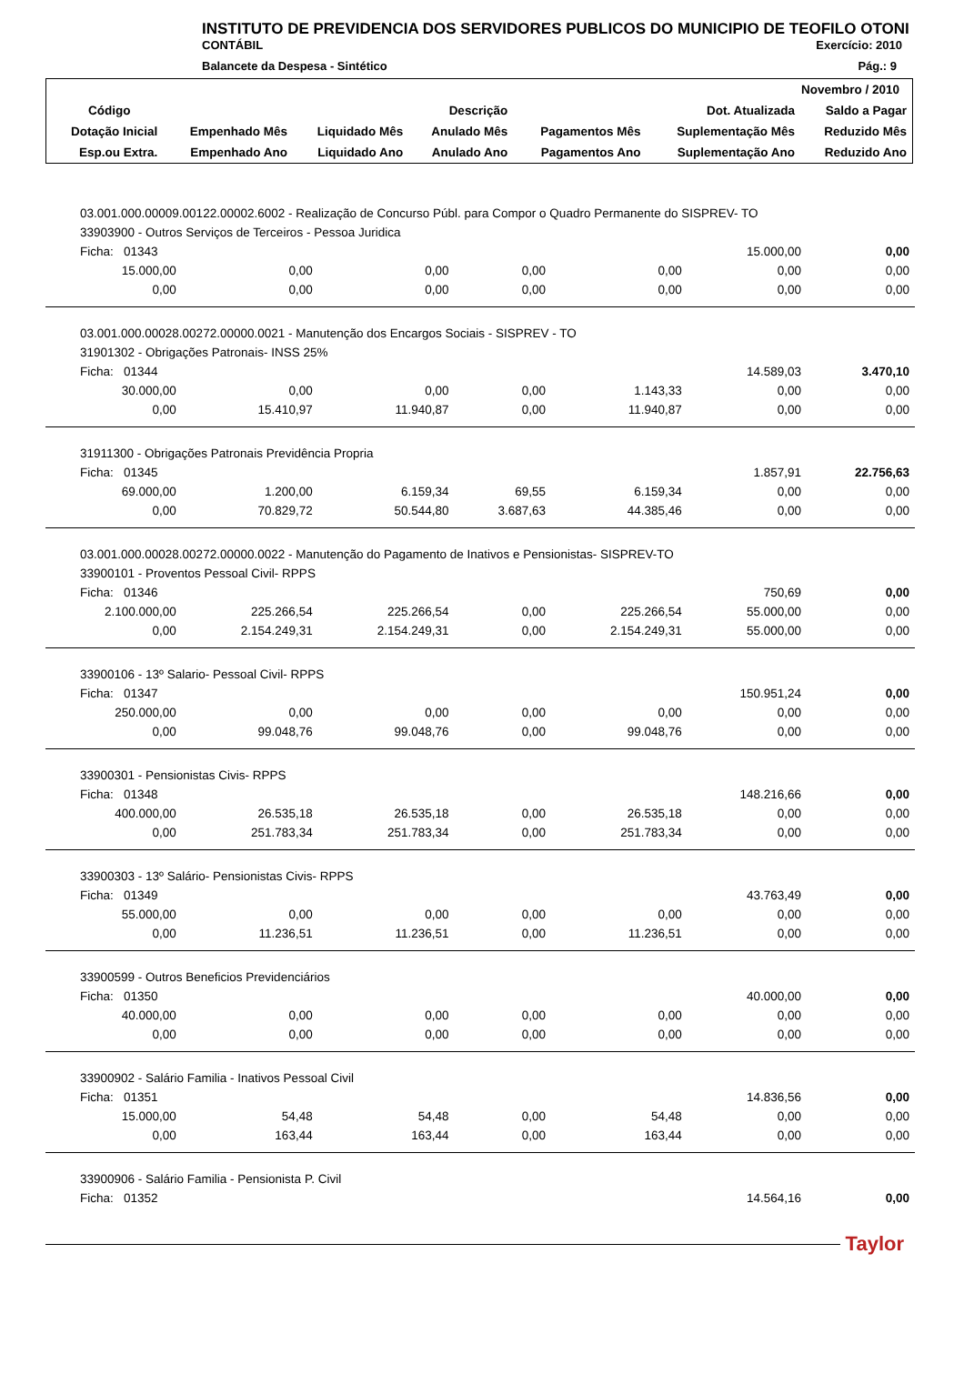INSTITUTO DE PREVIDENCIA DOS SERVIDORES PUBLICOS DO MUNICIPIO DE TEOFILO OTONI
CONTÁBIL Exercício: 2010
Balancete da Despesa - Sintético Pág.: 9
| Novembro / 2010 | | | | | | |
| --- | --- | --- | --- | --- | --- | --- |
| Código | Descrição | | | | Dot. Atualizada | Saldo a Pagar |
| Dotação Inicial | Empenhado Mês | Liquidado Mês | Anulado Mês | Pagamentos Mês | Suplementação Mês | Reduzido Mês |
| Esp.ou Extra. | Empenhado Ano | Liquidado Ano | Anulado Ano | Pagamentos Ano | Suplementação Ano | Reduzido Ano |
| 03.001.000.00009.00122.00002.6002 - Realização de Concurso Públ. para Compor o Quadro Permanente do SISPREV- TO | | | | | | |
| 33903900 - Outros Serviços de Terceiros - Pessoa Juridica | | | | | | |
| Ficha: 01343 | | | | | 15.000,00 | 0,00 |
| 15.000,00 | 0,00 | 0,00 | 0,00 | 0,00 | 0,00 | 0,00 |
| 0,00 | 0,00 | 0,00 | 0,00 | 0,00 | 0,00 | 0,00 |
| 03.001.000.00028.00272.00000.0021 - Manutenção dos Encargos Sociais - SISPREV - TO | | | | | | |
| 31901302 - Obrigações Patronais- INSS 25% | | | | | | |
| Ficha: 01344 | | | | | 14.589,03 | 3.470,10 |
| 30.000,00 | 0,00 | 0,00 | 0,00 | 1.143,33 | 0,00 | 0,00 |
| 0,00 | 15.410,97 | 11.940,87 | 0,00 | 11.940,87 | 0,00 | 0,00 |
| 31911300 - Obrigações Patronais Previdência Propria | | | | | | |
| Ficha: 01345 | | | | | 1.857,91 | 22.756,63 |
| 69.000,00 | 1.200,00 | 6.159,34 | 69,55 | 6.159,34 | 0,00 | 0,00 |
| 0,00 | 70.829,72 | 50.544,80 | 3.687,63 | 44.385,46 | 0,00 | 0,00 |
| 03.001.000.00028.00272.00000.0022 - Manutenção do Pagamento de Inativos e Pensionistas- SISPREV-TO | | | | | | |
| 33900101 - Proventos Pessoal Civil- RPPS | | | | | | |
| Ficha: 01346 | | | | | 750,69 | 0,00 |
| 2.100.000,00 | 225.266,54 | 225.266,54 | 0,00 | 225.266,54 | 55.000,00 | 0,00 |
| 0,00 | 2.154.249,31 | 2.154.249,31 | 0,00 | 2.154.249,31 | 55.000,00 | 0,00 |
| 33900106 - 13º Salario- Pessoal Civil- RPPS | | | | | | |
| Ficha: 01347 | | | | | 150.951,24 | 0,00 |
| 250.000,00 | 0,00 | 0,00 | 0,00 | 0,00 | 0,00 | 0,00 |
| 0,00 | 99.048,76 | 99.048,76 | 0,00 | 99.048,76 | 0,00 | 0,00 |
| 33900301 - Pensionistas Civis- RPPS | | | | | | |
| Ficha: 01348 | | | | | 148.216,66 | 0,00 |
| 400.000,00 | 26.535,18 | 26.535,18 | 0,00 | 26.535,18 | 0,00 | 0,00 |
| 0,00 | 251.783,34 | 251.783,34 | 0,00 | 251.783,34 | 0,00 | 0,00 |
| 33900303 - 13º Salário- Pensionistas Civis- RPPS | | | | | | |
| Ficha: 01349 | | | | | 43.763,49 | 0,00 |
| 55.000,00 | 0,00 | 0,00 | 0,00 | 0,00 | 0,00 | 0,00 |
| 0,00 | 11.236,51 | 11.236,51 | 0,00 | 11.236,51 | 0,00 | 0,00 |
| 33900599 - Outros Beneficios Previdenciários | | | | | | |
| Ficha: 01350 | | | | | 40.000,00 | 0,00 |
| 40.000,00 | 0,00 | 0,00 | 0,00 | 0,00 | 0,00 | 0,00 |
| 0,00 | 0,00 | 0,00 | 0,00 | 0,00 | 0,00 | 0,00 |
| 33900902 - Salário Familia - Inativos Pessoal Civil | | | | | | |
| Ficha: 01351 | | | | | 14.836,56 | 0,00 |
| 15.000,00 | 54,48 | 54,48 | 0,00 | 54,48 | 0,00 | 0,00 |
| 0,00 | 163,44 | 163,44 | 0,00 | 163,44 | 0,00 | 0,00 |
| 33900906 - Salário Familia - Pensionista P. Civil | | | | | | |
| Ficha: 01352 | | | | | 14.564,16 | 0,00 |
Taylor